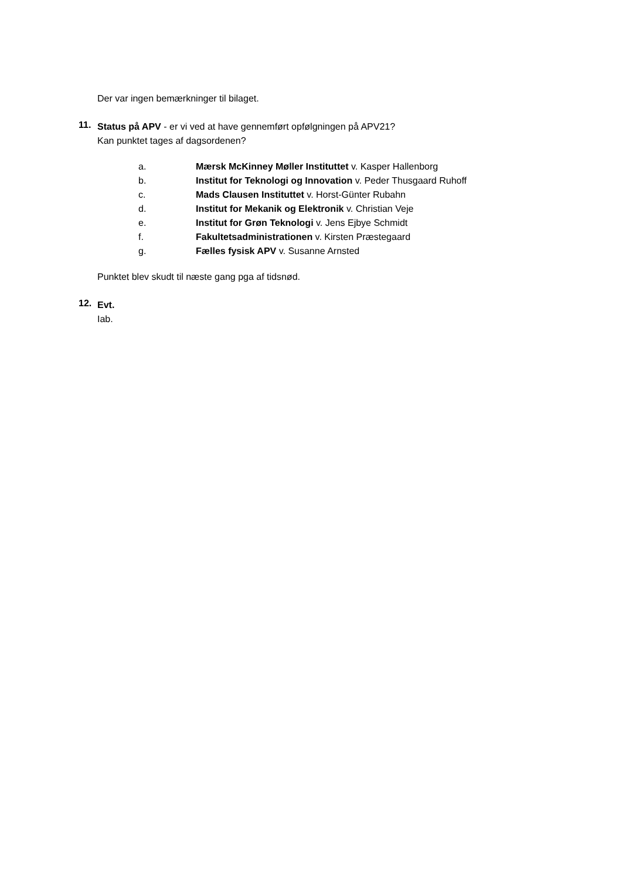Der var ingen bemærkninger til bilaget.
11.
Status på APV - er vi ved at have gennemført opfølgningen på APV21?
Kan punktet tages af dagsordenen?
a. Mærsk McKinney Møller Instituttet v. Kasper Hallenborg
b. Institut for Teknologi og Innovation v. Peder Thusgaard Ruhoff
c. Mads Clausen Instituttet v. Horst-Günter Rubahn
d. Institut for Mekanik og Elektronik v. Christian Veje
e. Institut for Grøn Teknologi v. Jens Ejbye Schmidt
f. Fakultetsadministrationen v. Kirsten Præstegaard
g. Fælles fysisk APV v. Susanne Arnsted
Punktet blev skudt til næste gang pga af tidsnød.
12.
Evt.
Iab.